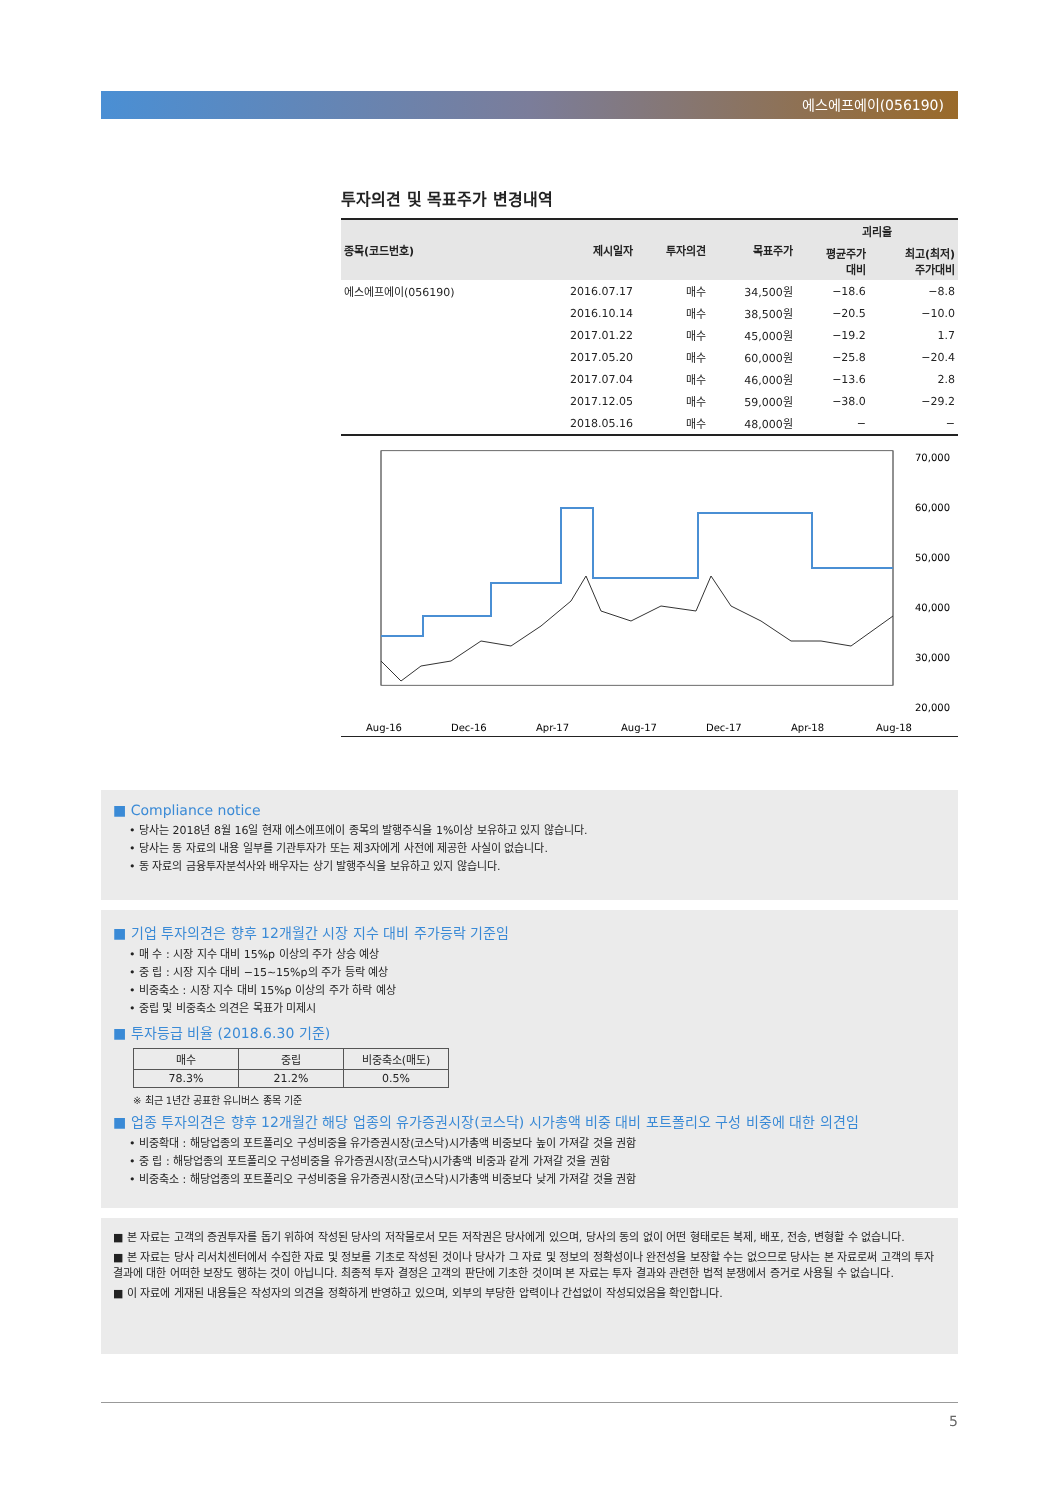에스에프에이(056190)
투자의견 및 목표주가 변경내역
| 종목(코드번호) | 제시일자 | 투자의견 | 목표주가 | 괴리율 | |
| --- | --- | --- | --- | --- | --- |
| | | | | 평균주가 대비 | 최고(최저) 주가대비 |
| 에스에프에이(056190) | 2016.07.17 | 매수 | 34,500원 | −18.6 | −8.8 |
| | 2016.10.14 | 매수 | 38,500원 | −20.5 | −10.0 |
| | 2017.01.22 | 매수 | 45,000원 | −19.2 | 1.7 |
| | 2017.05.20 | 매수 | 60,000원 | −25.8 | −20.4 |
| | 2017.07.04 | 매수 | 46,000원 | −13.6 | 2.8 |
| | 2017.12.05 | 매수 | 59,000원 | −38.0 | −29.2 |
| | 2018.05.16 | 매수 | 48,000원 | − | − |
70,000
60,000
50,000
40,000
30,000
20,000
Aug-16
Dec-16
Apr-17
Aug-17
Dec-17
Apr-18
Aug-18
■ Compliance notice
• 당사는 2018년 8월 16일 현재 에스에프에이 종목의 발행주식을 1%이상 보유하고 있지 않습니다.
• 당사는 동 자료의 내용 일부를 기관투자가 또는 제3자에게 사전에 제공한 사실이 없습니다.
• 동 자료의 금융투자분석사와 배우자는 상기 발행주식을 보유하고 있지 않습니다.
■ 기업 투자의견은 향후 12개월간 시장 지수 대비 주가등락 기준임
• 매 수 : 시장 지수 대비 15%p 이상의 주가 상승 예상
• 중 립 : 시장 지수 대비 −15~15%p의 주가 등락 예상
• 비중축소 : 시장 지수 대비 15%p 이상의 주가 하락 예상
• 중립 및 비중축소 의견은 목표가 미제시
■ 투자등급 비율 (2018.6.30 기준)
| 매수 | 중립 | 비중축소(매도) |
| --- | --- | --- |
| 78.3% | 21.2% | 0.5% |
※ 최근 1년간 공표한 유니버스 종목 기준
■ 업종 투자의견은 향후 12개월간 해당 업종의 유가증권시장(코스닥) 시가총액 비중 대비 포트폴리오 구성 비중에 대한 의견임
• 비중확대 : 해당업종의 포트폴리오 구성비중을 유가증권시장(코스닥)시가총액 비중보다 높이 가져갈 것을 권함
• 중 립 : 해당업종의 포트폴리오 구성비중을 유가증권시장(코스닥)시가총액 비중과 같게 가져갈 것을 권함
• 비중축소 : 해당업종의 포트폴리오 구성비중을 유가증권시장(코스닥)시가총액 비중보다 낮게 가져갈 것을 권함
■ 본 자료는 고객의 증권투자를 돕기 위하여 작성된 당사의 저작물로서 모든 저작권은 당사에게 있으며, 당사의 동의 없이 어떤 형태로든 복제, 배포, 전송, 변형할 수 없습니다.
■ 본 자료는 당사 리서치센터에서 수집한 자료 및 정보를 기초로 작성된 것이나 당사가 그 자료 및 정보의 정확성이나 완전성을 보장할 수는 없으므로 당사는 본 자료로써 고객의 투자 결과에 대한 어떠한 보장도 행하는 것이 아닙니다. 최종적 투자 결정은 고객의 판단에 기초한 것이며 본 자료는 투자 결과와 관련한 법적 분쟁에서 증거로 사용될 수 없습니다.
■ 이 자료에 게재된 내용들은 작성자의 의견을 정확하게 반영하고 있으며, 외부의 부당한 압력이나 간섭없이 작성되었음을 확인합니다.
5